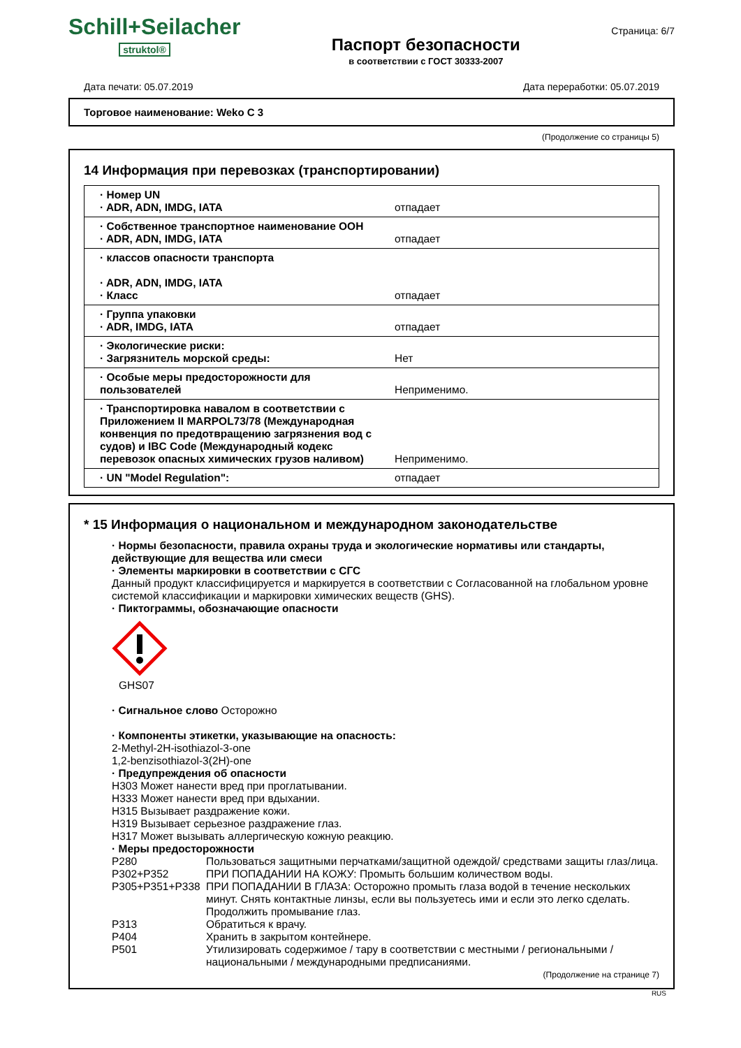Schill+Seilacher
struktol®
Паспорт безопасности
в соответствии с ГОСТ 30333-2007
Страница: 6/7
Дата печати: 05.07.2019 Дата переработки: 05.07.2019
Торговое наименование: Weko C 3
(Продолжение со страницы 5)
14 Информация при перевозках (транспортировании)
| · Номер UN · ADR, ADN, IMDG, IATA | отпадает |
| · Собственное транспортное наименование ООН · ADR, ADN, IMDG, IATA | отпадает |
| · классов опасности транспорта · ADR, ADN, IMDG, IATA · Класс | отпадает |
| · Группа упаковки · ADR, IMDG, IATA | отпадает |
| · Экологические риски: · Загрязнитель морской среды: | Нет |
| · Особые меры предосторожности для пользователей | Неприменимо. |
| · Транспортировка навалом в соответствии с Приложением II MARPOL73/78 (Международная конвенция по предотвращению загрязнения вод с судов) и IBC Code (Международный кодекс перевозок опасных химических грузов наливом) | Неприменимо. |
| · UN "Model Regulation": | отпадает |
* 15 Информация о национальном и международном законодательстве
· Нормы безопасности, правила охраны труда и экологические нормативы или стандарты, действующие для вещества или смеси
· Элементы маркировки в соответствии с СГС
Данный продукт классифицируется и маркируется в соответствии с Согласованной на глобальном уровне системой классификации и маркировки химических веществ (GHS).
· Пиктограммы, обозначающие опасности
GHS07
· Сигнальное слово Осторожно
· Компоненты этикетки, указывающие на опасность:
2-Methyl-2H-isothiazol-3-one
1,2-benzisothiazol-3(2H)-one
· Предупреждения об опасности
H303 Может нанести вред при проглатывании.
H333 Может нанести вред при вдыхании.
H315 Вызывает раздражение кожи.
H319 Вызывает серьезное раздражение глаз.
H317 Может вызывать аллергическую кожную реакцию.
· Меры предосторожности
P280 Пользоваться защитными перчатками/защитной одеждой/ средствами защиты глаз/лица. P302+P352 ПРИ ПОПАДАНИИ НА КОЖУ: Промыть большим количеством воды. P305+P351+P338 ПРИ ПОПАДАНИИ В ГЛАЗА: Осторожно промыть глаза водой в течение нескольких минут. Снять контактные линзы, если вы пользуетесь ими и если это легко сделать. Продолжить промывание глаз. P313 Обратиться к врачу. P404 Хранить в закрытом контейнере. P501 Утилизировать содержимое / тару в соответствии с местными / региональными / национальными / международными предписаниями.
(Продолжение на странице 7)
RUS